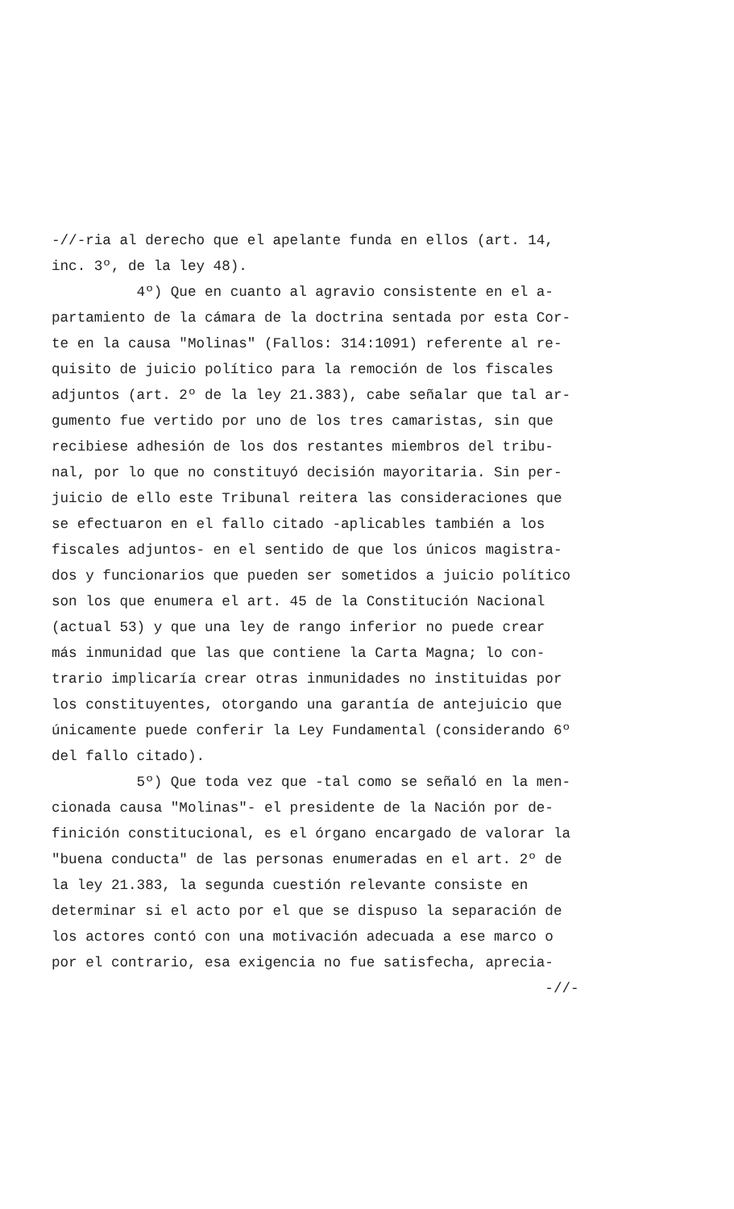-//-ria al derecho que el apelante funda en ellos (art. 14, inc. 3º, de la ley 48). 4º) Que en cuanto al agravio consistente en el a- partamiento de la cámara de la doctrina sentada por esta Cor- te en la causa "Molinas" (Fallos: 314:1091) referente al re- quisito de juicio político para la remoción de los fiscales adjuntos (art. 2º de la ley 21.383), cabe señalar que tal ar- gumento fue vertido por uno de los tres camaristas, sin que recibiese adhesión de los dos restantes miembros del tribu- nal, por lo que no constituyó decisión mayoritaria. Sin per- juicio de ello este Tribunal reitera las consideraciones que se efectuaron en el fallo citado -aplicables también a los fiscales adjuntos- en el sentido de que los únicos magistra- dos y funcionarios que pueden ser sometidos a juicio político son los que enumera el art. 45 de la Constitución Nacional (actual 53) y que una ley de rango inferior no puede crear más inmunidad que las que contiene la Carta Magna; lo con- trario implicaría crear otras inmunidades no instituidas por los constituyentes, otorgando una garantía de antejuicio que únicamente puede conferir la Ley Fundamental (considerando 6º del fallo citado). 5º) Que toda vez que -tal como se señaló en la men- cionada causa "Molinas"- el presidente de la Nación por de- finición constitucional, es el órgano encargado de valorar la "buena conducta" de las personas enumeradas en el art. 2º de la ley 21.383, la segunda cuestión relevante consiste en determinar si el acto por el que se dispuso la separación de los actores contó con una motivación adecuada a ese marco o por el contrario, esa exigencia no fue satisfecha, aprecia- -//-